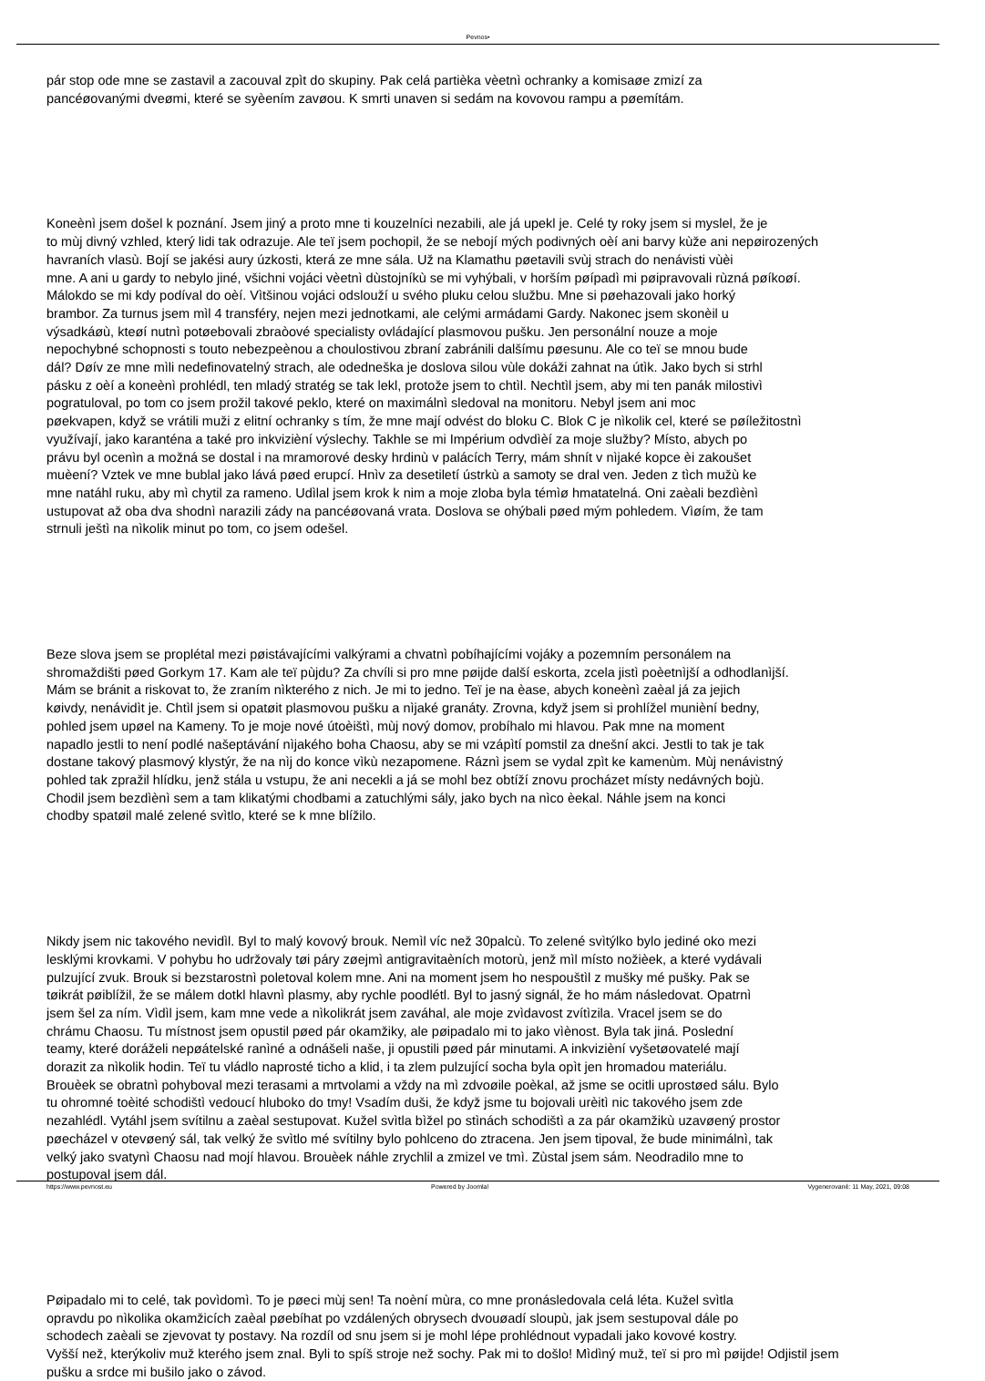Pevnos•
pár stop ode mne se zastavil a zacouval zpìt do skupiny. Pak celá partièka vèetnì ochranky a komisaøe zmizí za
pancéøovanými dveømi, které se syèením zavøou. K smrti unaven si sedám na kovovou rampu a pøemítám.
Koneènì jsem došel k poznání. Jsem jiný a proto mne ti kouzelníci nezabili, ale já upekl je. Celé ty roky jsem si myslel, že je
to mùj divný vzhled, který lidi tak odrazuje. Ale teï jsem pochopil, že se nebojí mých podivných oèí ani barvy kùže ani nepøirozených
havraních vlasù. Bojí se jakési aury úzkosti, která ze mne sála. Už na Klamathu pøetavili svùj strach do nenávisti vùèi
mne. A ani u gardy to nebylo jiné, všichni vojáci vèetnì dùstojníkù se mi vyhýbali, v horším pøípadì mi pøipravovali rùzná pøíkoøí.
Málokdo se mi kdy podíval do oèí. Vìtšinou vojáci odslouží u svého pluku celou službu. Mne si pøehazovali jako horký
brambor. Za turnus jsem mìl 4 transféry, nejen mezi jednotkami, ale celými armádami Gardy. Nakonec jsem skonèil u
výsadkáøù, kteøí nutnì potøebovali zbraòové specialisty ovládající plasmovou pušku. Jen personální nouze a moje
nepochybné schopnosti s touto nebezpeènou a choulostivou zbraní zabránili dalšímu pøesunu. Ale co teï se mnou bude
dál? Døív ze mne mìli nedefinovatelný strach, ale odedneška je doslova silou vùle dokáži zahnat na útìk. Jako bych si strhl
pásku z oèí a koneènì prohlédl, ten mladý stratég se tak lekl, protože jsem to chtìl. Nechtìl jsem, aby mi ten panák milostivì
pogratuloval, po tom co jsem prožil takové peklo, které on maximálnì sledoval na monitoru. Nebyl jsem ani moc
pøekvapen, když se vrátili muži z elitní ochranky s tím, že mne mají odvést do bloku C. Blok C je nìkolik cel, které se pøíležitostnì
využívají, jako karanténa a také pro inkvizièní výslechy. Takhle se mi Impérium odvdìèí za moje služby? Místo, abych po
právu byl ocenìn a možná se dostal i na mramorové desky hrdinù v palácích Terry, mám shnít v nìjaké kopce èi zakoušet
muèení? Vztek ve mne bublal jako lává pøed erupcí. Hnìv za desetiletí ústrkù a samoty se dral ven. Jeden z tìch mužù ke
mne natáhl ruku, aby mì chytil za rameno. Udìlal jsem krok k nim a moje zloba byla témìø hmatatelná. Oni zaèali bezdìènì
ustupovat až oba dva shodnì narazili zády na pancéøovaná vrata. Doslova se ohýbali pøed mým pohledem. Vìøím, že tam
strnuli ještì na nìkolik minut po tom, co jsem odešel.
Beze slova jsem se proplétal mezi pøistávajícími valkýrami a chvatnì pobíhajícími vojáky a pozemním personálem na
shromaždišti pøed Gorkym 17. Kam ale teï pùjdu? Za chvíli si pro mne pøijde další eskorta, zcela jistì poèetnìjší a odhodlanìjší.
Mám se bránit a riskovat to, že zraním nìkterého z nich. Je mi to jedno. Teï je na èase, abych koneènì zaèal já za jejich
køivdy, nenávidìt je. Chtìl jsem si opatøit plasmovou pušku a nìjaké granáty. Zrovna, když jsem si prohlížel munièní bedny,
pohled jsem upøel na Kameny. To je moje nové útoèištì, mùj nový domov, probíhalo mi hlavou. Pak mne na moment
napadlo jestli to není podlé našeptávání nìjakého boha Chaosu, aby se mi vzápìtí pomstil za dnešní akci. Jestli to tak je tak
dostane takový plasmový klystýr, že na nìj do konce vìkù nezapomene. Ráznì jsem se vydal zpìt ke kamenùm. Mùj nenávistný
pohled tak zpražil hlídku, jenž stála u vstupu, že ani necekli a já se mohl bez obtíží znovu procházet místy nedávných bojù.
Chodil jsem bezdìènì sem a tam klikatými chodbami a zatuchlými sály, jako bych na nìco èekal. Náhle jsem na konci
chodby spatøil malé zelené svìtlo, které se k mne blížilo.
Nikdy jsem nic takového nevidìl. Byl to malý kovový brouk. Nemìl víc než 30palcù. To zelené svìtýlko bylo jediné oko mezi
lesklými krovkami. V pohybu ho udržovaly tøi páry zøejmì antigravitaèních motorù, jenž mìl místo nožièek, a které vydávali
pulzující zvuk. Brouk si bezstarostnì poletoval kolem mne. Ani na moment jsem ho nespouštìl z mušky mé pušky. Pak se
tøikrát pøiblížil, že se málem dotkl hlavnì plasmy, aby rychle poodlétl. Byl to jasný signál, že ho mám následovat. Opatrnì
jsem šel za ním. Vìdìl jsem, kam mne vede a nìkolikrát jsem zaváhal, ale moje zvìdavost zvítìzila. Vracel jsem se do
chrámu Chaosu. Tu místnost jsem opustil pøed pár okamžiky, ale pøipadalo mi to jako vìènost. Byla tak jiná. Poslední
teamy, které doráželi nepøátelské ranìné a odnášeli naše, ji opustili pøed pár minutami. A inkvizièní vyšetøovatelé mají
dorazit za nìkolik hodin. Teï tu vládlo naprosté ticho a klid, i ta zlem pulzující socha byla opìt jen hromadou materiálu.
Brouèek se obratnì pohyboval mezi terasami a mrtvolami a vždy na mì zdvoøile poèkal, až jsme se ocitli uprostøed sálu. Bylo
tu ohromné toèité schodištì vedoucí hluboko do tmy! Vsadím duši, že když jsme tu bojovali urèitì nic takového jsem zde
nezahlédl. Vytáhl jsem svítilnu a zaèal sestupovat. Kužel svìtla bìžel po stìnách schodištì a za pár okamžikù uzavøený prostor
pøecházel v otevøený sál, tak velký že svìtlo mé svítilny bylo pohlceno do ztracena. Jen jsem tipoval, že bude minimálnì, tak
velký jako svatynì Chaosu nad mojí hlavou. Brouèek náhle zrychlil a zmizel ve tmì. Zùstal jsem sám. Neodradilo mne to
postupoval jsem dál.
Pøipadalo mi to celé, tak povìdomì. To je pøeci mùj sen! Ta noèní mùra, co mne pronásledovala celá léta. Kužel svìtla
opravdu po nìkolika okamžicích zaèal pøebíhat po vzdálených obrysech dvouøadí sloupù, jak jsem sestupoval dále po
schodech zaèali se zjevovat ty postavy. Na rozdíl od snu jsem si je mohl lépe prohlédnout vypadali jako kovové kostry.
Vyšší než, kterýkoliv muž kterého jsem znal. Byli to spíš stroje než sochy. Pak mi to došlo! Mìdìný muž, teï si pro mì pøijde! Odjistil jsem
pušku a srdce mi bušilo jako o závod.
https://www.pevnost.eu Powered by Joomla! Vygenerované: 11 May, 2021, 09:08